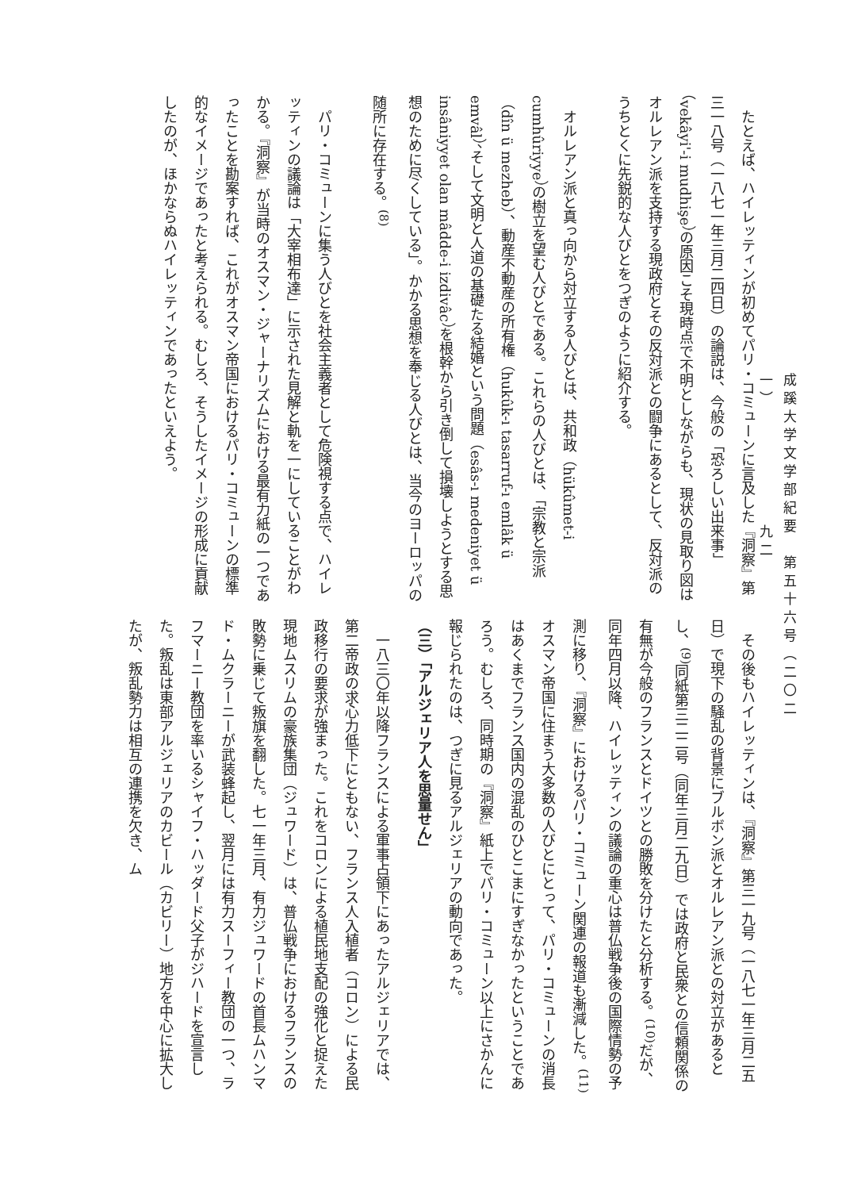成蹊大学文学部紀要　第五十六号（二〇二一）　九二
たとえば、ハイレッティンが初めてパリ・コミューンに言及した『洞察』第三一八号（一八七一年三月二四日）の論説は、今般の「恐ろしい出来事」（vekâyi'-i mudhişe）の原因こそ現時点で不明としながらも、現状の見取り図はオルレアン派を支持する現政府とその反対派との闘争にあるとして、反対派のうちとくに先鋭的な人びとをつぎのように紹介する。
オルレアン派と真っ向から対立する人びとは、共和政（hükûmet-i cumhûriyye）の樹立を望む人びとである。これらの人びとは、「宗教と宗派（dîn ü mezheb）、動産不動産の所有権（hukûk-ı tasarruf-ı emlâk ü emvâl）、そして文明と人道の基礎たる結婚という問題（esâs-ı medeniyet ü insâniyyet olan mâdde-i izdivâc）を根幹から引き倒して損壊しようとする思想のために尽くしている」。かかる思想を奉じる人びとは、当今のヨーロッパの随所に存在する。<sup>(8)</sup>
パリ・コミューンに集う人びとを社会主義者として危険視する点で、ハイレッティンの議論は「大宰相布達」に示された見解と軌を一にしていることがわかる。『洞察』が当時のオスマン・ジャーナリズムにおける最有力紙の一つであったことを勘案すれば、これがオスマン帝国におけるパリ・コミューンの標準的なイメージであったと考えられる。むしろ、そうしたイメージの形成に貢献したのが、ほかならぬハイレッティンであったといえよう。
その後もハイレッティンは、『洞察』第三一九号（一八七一年三月二五日）で現下の騒乱の背景にブルボン派とオルレアン派との対立があるとし、<sup>(9)</sup>同紙第三二二号（同年三月二九日）では政府と民衆との信頼関係の有無が今般のフランスとドイツとの勝敗を分けたと分析する。<sup>(10)</sup>だが、同年四月以降、ハイレッティンの議論の重心は普仏戦争後の国際情勢の予測に移り、『洞察』におけるパリ・コミューン関連の報道も漸減した。<sup>(11)</sup>オスマン帝国に住まう大多数の人びとにとって、パリ・コミューンの消長はあくまでフランス国内の混乱のひとこまにすぎなかったということであろう。むしろ、同時期の『洞察』紙上でパリ・コミューン以上にさかんに報じられたのは、つぎに見るアルジェリアの動向であった。
（三）「アルジェリア人を思量せん」
一八三〇年以降フランスによる軍事占領下にあったアルジェリアでは、第二帝政の求心力低下にともない、フランス人入植者（コロン）による民政移行の要求が強まった。これをコロンによる植民地支配の強化と捉えた現地ムスリムの豪族集団（ジュワード）は、普仏戦争におけるフランスの敗勢に乗じて叛旗を翻した。七一年三月、有力ジュワードの首長ムハンマド・ムクラーニーが武装蜂起し、翌月には有力スーフィー教団の一つ、ラフマーニー教団を率いるシャイフ・ハッダード父子がジハードを宣言した。叛乱は東部アルジェリアのカビール（カビリー）地方を中心に拡大したが、叛乱勢力は相互の連携を欠き、ム